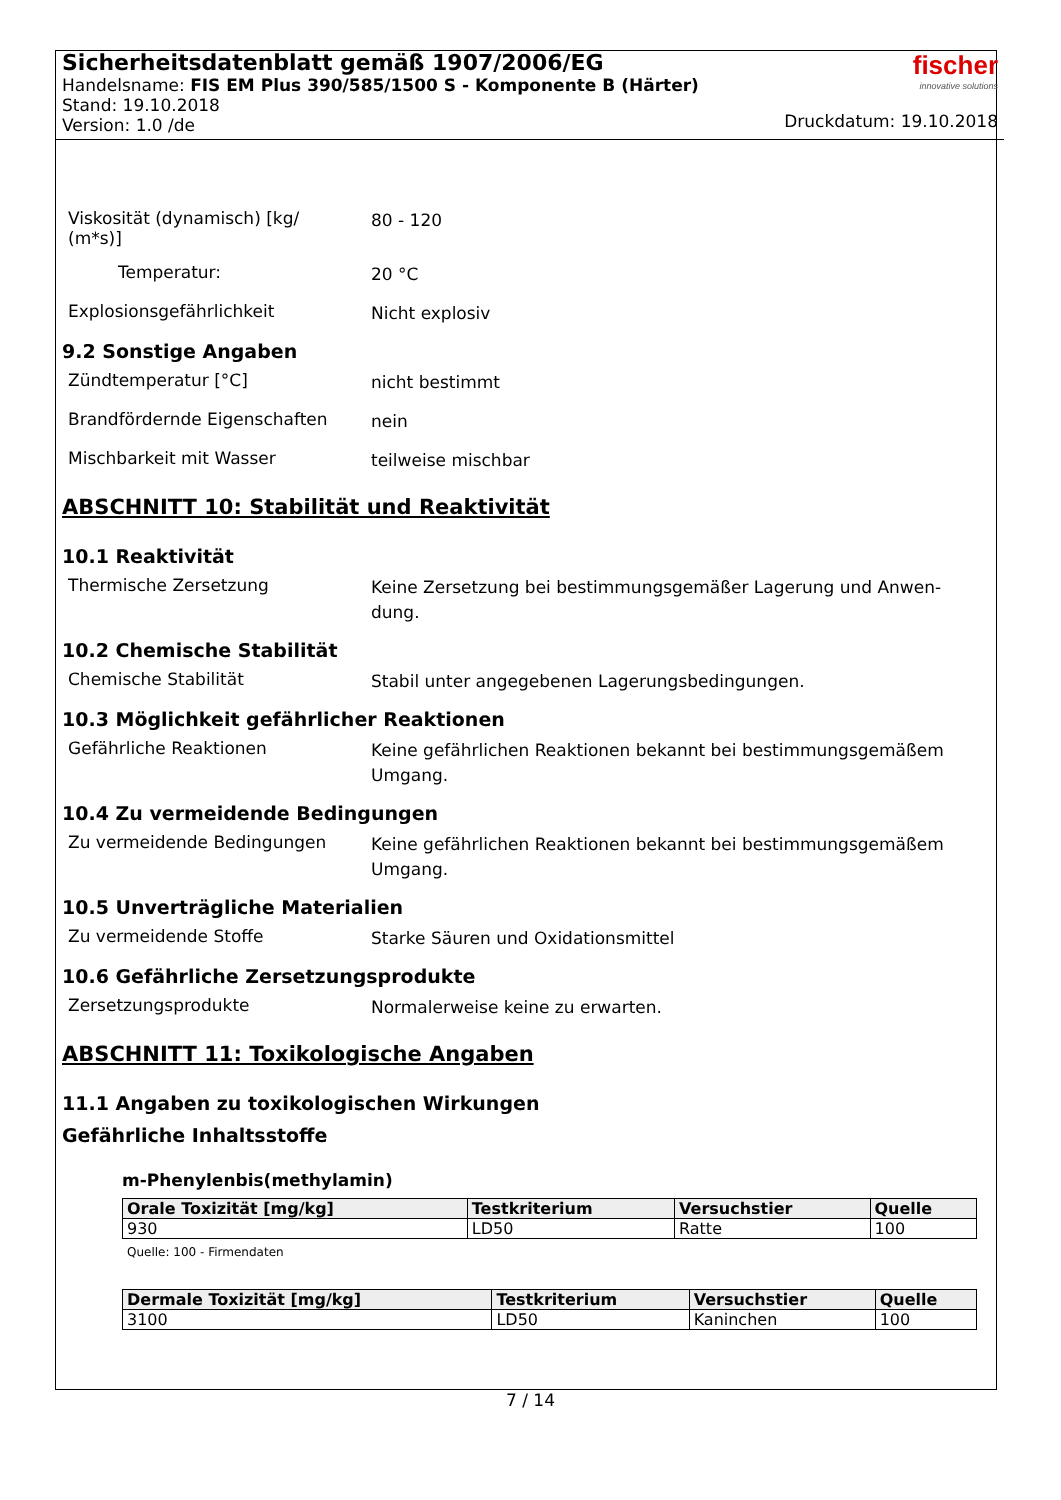Sicherheitsdatenblatt gemäß 1907/2006/EG
Handelsname: FIS EM Plus 390/585/1500 S - Komponente B (Härter)
Stand: 19.10.2018
Version: 1.0 /de
fischer
innovative solutions
Druckdatum: 19.10.2018
Viskosität (dynamisch) [kg/
(m*s)]
80 - 120
Temperatur:
20 °C
Explosionsgefährlichkeit
Nicht explosiv
9.2 Sonstige Angaben
Zündtemperatur [°C]
nicht bestimmt
Brandfördernde Eigenschaften
nein
Mischbarkeit mit Wasser
teilweise mischbar
ABSCHNITT 10: Stabilität und Reaktivität
10.1 Reaktivität
Thermische Zersetzung
Keine Zersetzung bei bestimmungsgemäßer Lagerung und Anwen-dung.
10.2 Chemische Stabilität
Chemische Stabilität
Stabil unter angegebenen Lagerungsbedingungen.
10.3 Möglichkeit gefährlicher Reaktionen
Gefährliche Reaktionen
Keine gefährlichen Reaktionen bekannt bei bestimmungsgemäßem Umgang.
10.4 Zu vermeidende Bedingungen
Zu vermeidende Bedingungen
Keine gefährlichen Reaktionen bekannt bei bestimmungsgemäßem Umgang.
10.5 Unverträgliche Materialien
Zu vermeidende Stoffe
Starke Säuren und Oxidationsmittel
10.6 Gefährliche Zersetzungsprodukte
Zersetzungsprodukte
Normalerweise keine zu erwarten.
ABSCHNITT 11: Toxikologische Angaben
11.1 Angaben zu toxikologischen Wirkungen
Gefährliche Inhaltsstoffe
m-Phenylenbis(methylamin)
| Orale Toxizität [mg/kg] | Testkriterium | Versuchstier | Quelle |
| --- | --- | --- | --- |
| 930 | LD50 | Ratte | 100 |
Quelle: 100 - Firmendaten
| Dermale Toxizität [mg/kg] | Testkriterium | Versuchstier | Quelle |
| --- | --- | --- | --- |
| 3100 | LD50 | Kaninchen | 100 |
7 / 14